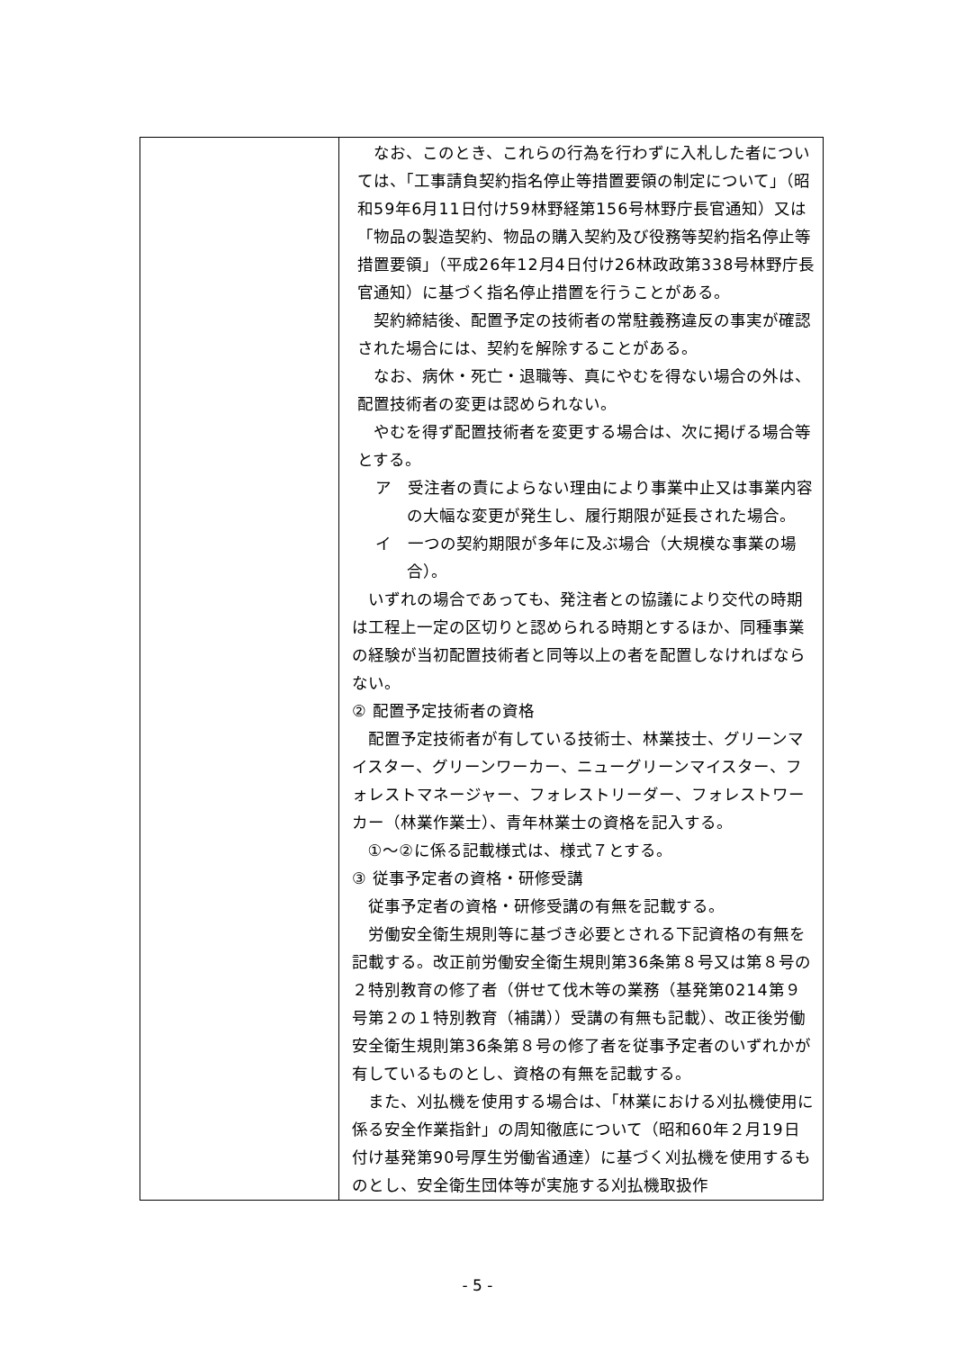| | なお、このとき、これらの行為を行わずに入札した者については、「工事請負契約指名停止等措置要領の制定について」（昭和59年6月11日付け59林野経第156号林野庁長官通知）又は「物品の製造契約、物品の購入契約及び役務等契約指名停止等措置要領」（平成26年12月4日付け26林政政第338号林野庁長官通知）に基づく指名停止措置を行うことがある。 契約締結後、配置予定の技術者の常駐義務違反の事実が確認された場合には、契約を解除することがある。 なお、病休・死亡・退職等、真にやむを得ない場合の外は、配置技術者の変更は認められない。 やむを得ず配置技術者を変更する場合は、次に掲げる場合等とする。 ア 受注者の責によらない理由により事業中止又は事業内容の大幅な変更が発生し、履行期限が延長された場合。 イ 一つの契約期限が多年に及ぶ場合（大規模な事業の場合）。 いずれの場合であっても、発注者との協議により交代の時期は工程上一定の区切りと認められる時期とするほか、同種事業の経験が当初配置技術者と同等以上の者を配置しなければならない。 ② 配置予定技術者の資格 配置予定技術者が有している技術士、林業技士、グリーンマイスター、グリーンワーカー、ニューグリーンマイスター、フォレストマネージャー、フォレストリーダー、フォレストワーカー（林業作業士）、青年林業士の資格を記入する。 ①～②に係る記載様式は、様式７とする。 ③ 従事予定者の資格・研修受講 従事予定者の資格・研修受講の有無を記載する。 労働安全衛生規則等に基づき必要とされる下記資格の有無を記載する。改正前労働安全衛生規則第36条第８号又は第８号の２特別教育の修了者（併せて伐木等の業務（基発第0214第９号第２の１特別教育（補講））受講の有無も記載）、改正後労働安全衛生規則第36条第８号の修了者を従事予定者のいずれかが有しているものとし、資格の有無を記載する。 また、刈払機を使用する場合は、「林業における刈払機使用に係る安全作業指針」の周知徹底について（昭和60年２月19日付け基発第90号厚生労働省通達）に基づく刈払機を使用するものとし、安全衛生団体等が実施する刈払機取扱作 |
- 5 -